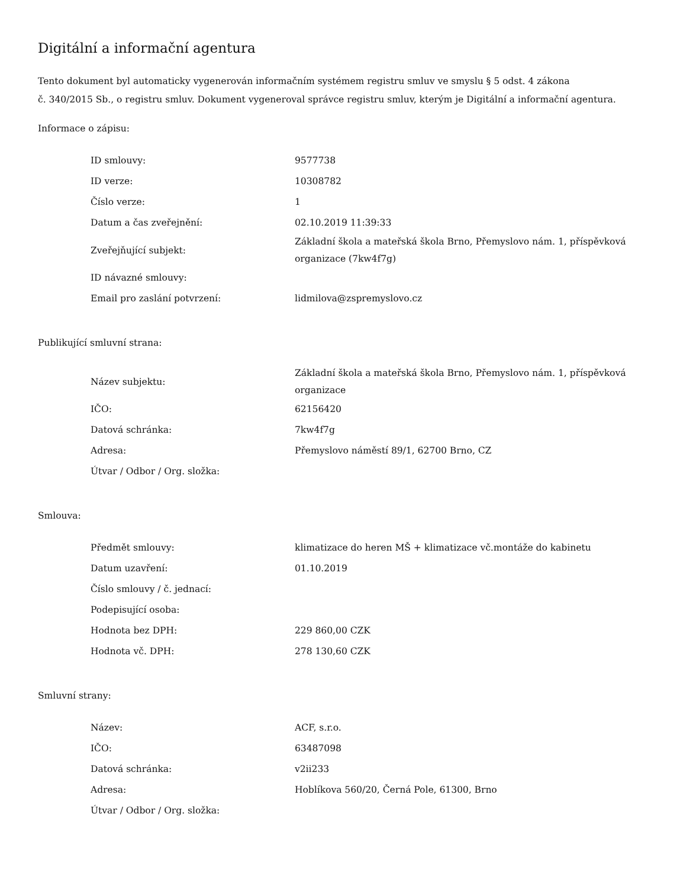Digitální a informační agentura
Tento dokument byl automaticky vygenerován informačním systémem registru smluv ve smyslu § 5 odst. 4 zákona
č. 340/2015 Sb., o registru smluv. Dokument vygeneroval správce registru smluv, kterým je Digitální a informační agentura.
Informace o zápisu:
| ID smlouvy: | 9577738 |
| ID verze: | 10308782 |
| Číslo verze: | 1 |
| Datum a čas zveřejnění: | 02.10.2019 11:39:33 |
| Zveřejňující subjekt: | Základní škola a mateřská škola Brno, Přemyslovo nám. 1, příspěvková organizace (7kw4f7g) |
| ID návazné smlouvy: | |
| Email pro zaslání potvrzení: | lidmilova@zspremyslovo.cz |
Publikující smluvní strana:
| Název subjektu: | Základní škola a mateřská škola Brno, Přemyslovo nám. 1, příspěvková organizace |
| IČO: | 62156420 |
| Datová schránka: | 7kw4f7g |
| Adresa: | Přemyslovo náměstí 89/1, 62700 Brno, CZ |
| Útvar / Odbor / Org. složka: | |
Smlouva:
| Předmět smlouvy: | klimatizace do heren MŠ + klimatizace vč.montáže do kabinetu |
| Datum uzavření: | 01.10.2019 |
| Číslo smlouvy / č. jednací: | |
| Podepisující osoba: | |
| Hodnota bez DPH: | 229 860,00 CZK |
| Hodnota vč. DPH: | 278 130,60 CZK |
Smluvní strany:
| Název: | ACF, s.r.o. |
| IČO: | 63487098 |
| Datová schránka: | v2ii233 |
| Adresa: | Hoblíkova 560/20, Černá Pole, 61300, Brno |
| Útvar / Odbor / Org. složka: | |